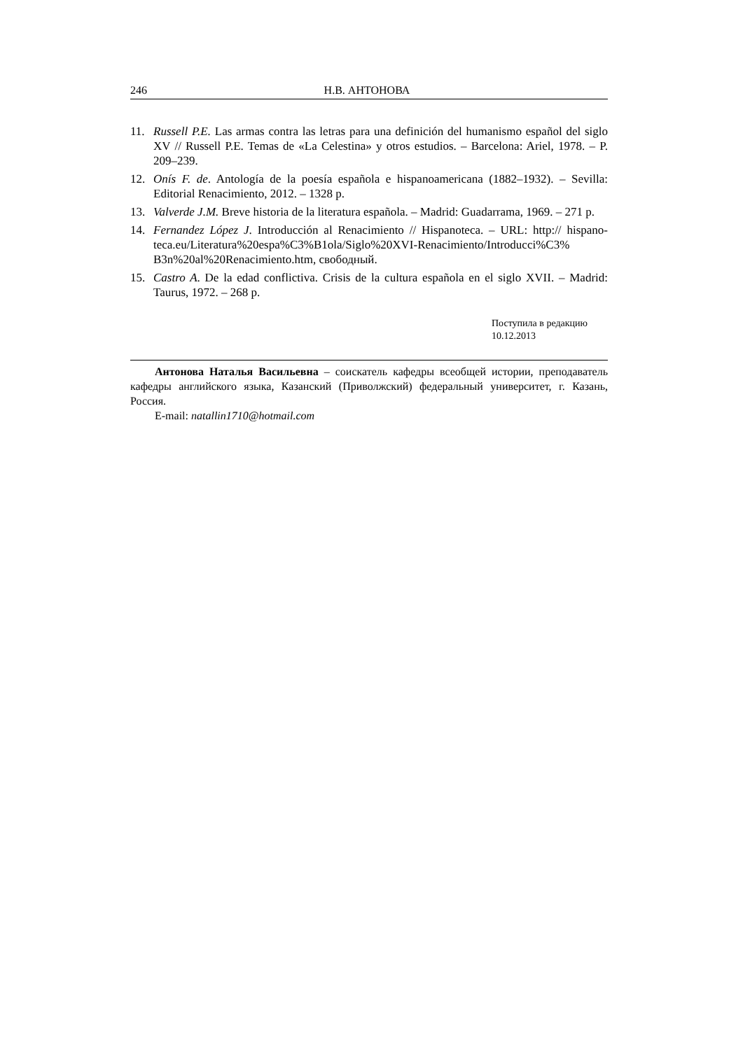246 Н.В. АНТОНОВА
11. Russell P.E. Las armas contra las letras para una definición del humanismo español del siglo XV // Russell P.E. Temas de «La Celestina» y otros estudios. – Barcelona: Ariel, 1978. – P. 209–239.
12. Onís F. de. Antología de la poesía española e hispanoamericana (1882–1932). – Sevilla: Editorial Renacimiento, 2012. – 1328 p.
13. Valverde J.M. Breve historia de la literatura española. – Madrid: Guadarrama, 1969. – 271 p.
14. Fernandez López J. Introducción al Renacimiento // Hispanoteca. – URL: http:// hispano-teca.eu/Literatura%20espa%C3%B1ola/Siglo%20XVI-Renacimiento/Introducci%C3% B3n%20al%20Renacimiento.htm, свободный.
15. Castro A. De la edad conflictiva. Crisis de la cultura española en el siglo XVII. – Madrid: Taurus, 1972. – 268 p.
Поступила в редакцию
10.12.2013
Антонова Наталья Васильевна – соискатель кафедры всеобщей истории, преподаватель кафедры английского языка, Казанский (Приволжский) федеральный университет, г. Казань, Россия.
E-mail: natallin1710@hotmail.com